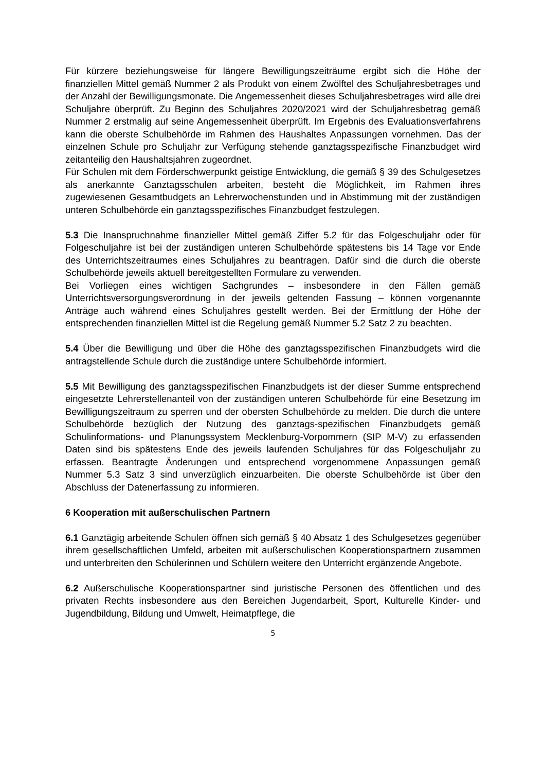Für kürzere beziehungsweise für längere Bewilligungszeiträume ergibt sich die Höhe der finanziellen Mittel gemäß Nummer 2 als Produkt von einem Zwölftel des Schuljahresbetrages und der Anzahl der Bewilligungsmonate. Die Angemessenheit dieses Schuljahresbetrages wird alle drei Schuljahre überprüft. Zu Beginn des Schuljahres 2020/2021 wird der Schuljahresbetrag gemäß Nummer 2 erstmalig auf seine Angemessenheit überprüft. Im Ergebnis des Evaluationsverfahrens kann die oberste Schulbehörde im Rahmen des Haushaltes Anpassungen vornehmen. Das der einzelnen Schule pro Schuljahr zur Verfügung stehende ganztagsspezifische Finanzbudget wird zeitanteilig den Haushaltsjahren zugeordnet.
Für Schulen mit dem Förderschwerpunkt geistige Entwicklung, die gemäß § 39 des Schulgesetzes als anerkannte Ganztagsschulen arbeiten, besteht die Möglichkeit, im Rahmen ihres zugewiesenen Gesamtbudgets an Lehrerwochenstunden und in Abstimmung mit der zuständigen unteren Schulbehörde ein ganztagsspezifisches Finanzbudget festzulegen.
5.3 Die Inanspruchnahme finanzieller Mittel gemäß Ziffer 5.2 für das Folgeschuljahr oder für Folgeschuljahre ist bei der zuständigen unteren Schulbehörde spätestens bis 14 Tage vor Ende des Unterrichtszeitraumes eines Schuljahres zu beantragen. Dafür sind die durch die oberste Schulbehörde jeweils aktuell bereitgestellten Formulare zu verwenden.
Bei Vorliegen eines wichtigen Sachgrundes – insbesondere in den Fällen gemäß Unterrichtsversorgungsverordnung in der jeweils geltenden Fassung – können vorgenannte Anträge auch während eines Schuljahres gestellt werden. Bei der Ermittlung der Höhe der entsprechenden finanziellen Mittel ist die Regelung gemäß Nummer 5.2 Satz 2 zu beachten.
5.4 Über die Bewilligung und über die Höhe des ganztagsspezifischen Finanzbudgets wird die antragstellende Schule durch die zuständige untere Schulbehörde informiert.
5.5 Mit Bewilligung des ganztagsspezifischen Finanzbudgets ist der dieser Summe entsprechend eingesetzte Lehrerstellenanteil von der zuständigen unteren Schulbehörde für eine Besetzung im Bewilligungszeitraum zu sperren und der obersten Schulbehörde zu melden. Die durch die untere Schulbehörde bezüglich der Nutzung des ganztags-spezifischen Finanzbudgets gemäß Schulinformations- und Planungssystem Mecklenburg-Vorpommern (SIP M-V) zu erfassenden Daten sind bis spätestens Ende des jeweils laufenden Schuljahres für das Folgeschuljahr zu erfassen. Beantragte Änderungen und entsprechend vorgenommene Anpassungen gemäß Nummer 5.3 Satz 3 sind unverzüglich einzuarbeiten. Die oberste Schulbehörde ist über den Abschluss der Datenerfassung zu informieren.
6 Kooperation mit außerschulischen Partnern
6.1 Ganztägig arbeitende Schulen öffnen sich gemäß § 40 Absatz 1 des Schulgesetzes gegenüber ihrem gesellschaftlichen Umfeld, arbeiten mit außerschulischen Kooperationspartnern zusammen und unterbreiten den Schülerinnen und Schülern weitere den Unterricht ergänzende Angebote.
6.2 Außerschulische Kooperationspartner sind juristische Personen des öffentlichen und des privaten Rechts insbesondere aus den Bereichen Jugendarbeit, Sport, Kulturelle Kinder- und Jugendbildung, Bildung und Umwelt, Heimatpflege, die
5